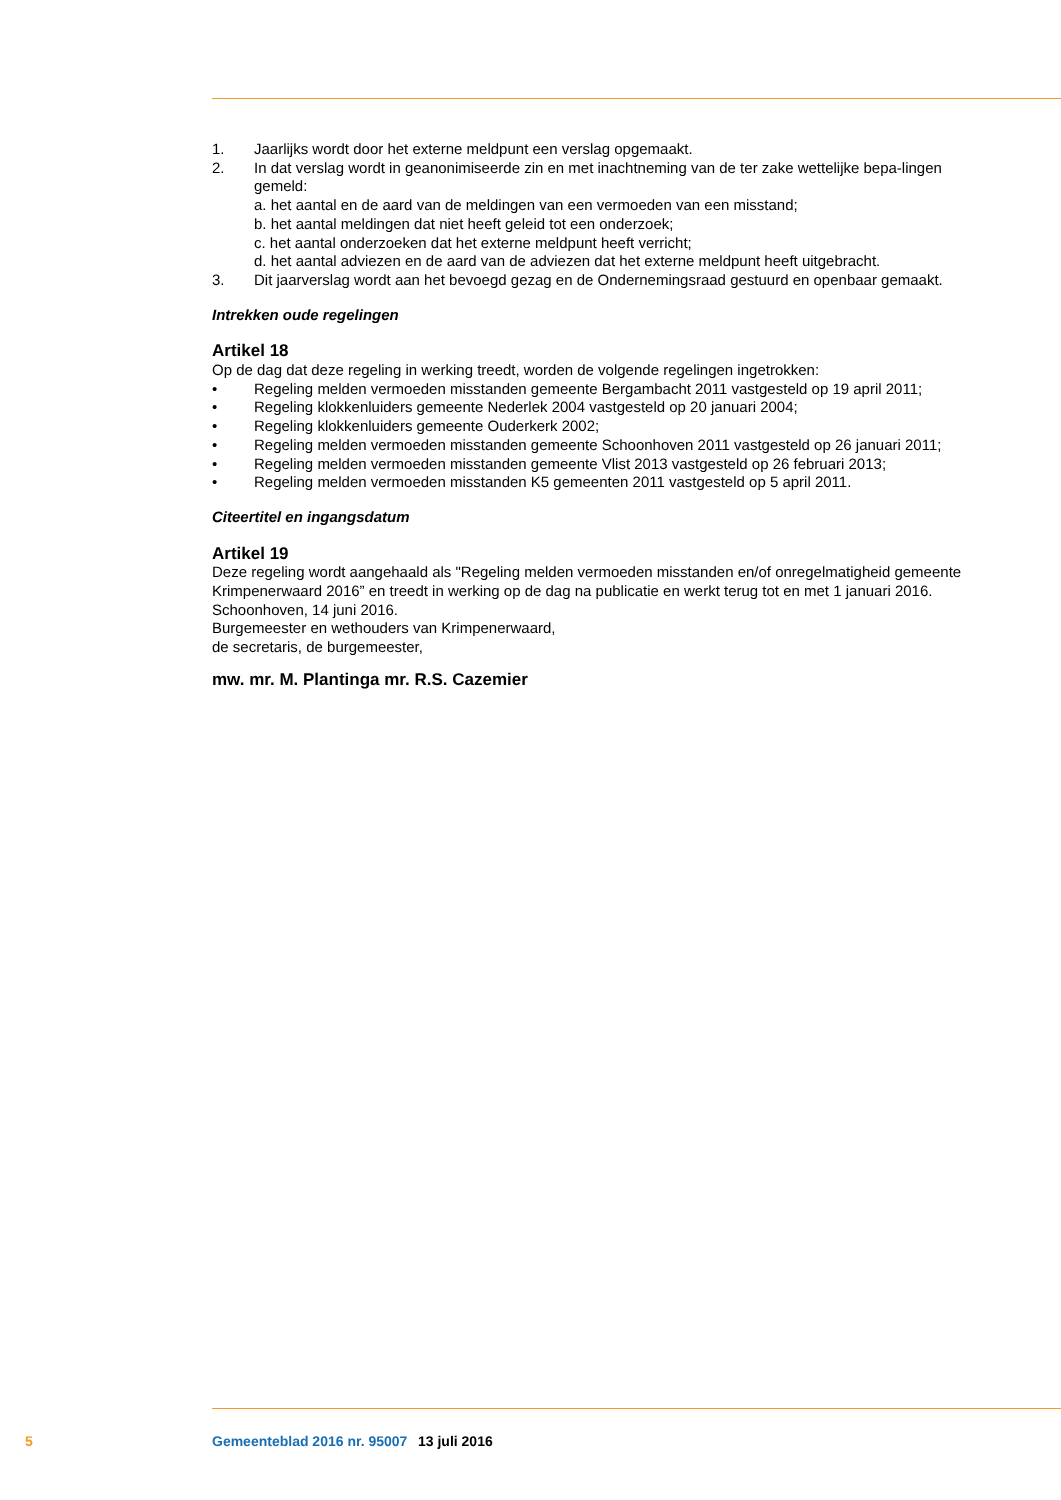1. Jaarlijks wordt door het externe meldpunt een verslag opgemaakt.
2. In dat verslag wordt in geanonimiseerde zin en met inachtneming van de ter zake wettelijke bepa-lingen gemeld:
a. het aantal en de aard van de meldingen van een vermoeden van een misstand;
b. het aantal meldingen dat niet heeft geleid tot een onderzoek;
c. het aantal onderzoeken dat het externe meldpunt heeft verricht;
d. het aantal adviezen en de aard van de adviezen dat het externe meldpunt heeft uitgebracht.
3. Dit jaarverslag wordt aan het bevoegd gezag en de Ondernemingsraad gestuurd en openbaar gemaakt.
Intrekken oude regelingen
Artikel 18
Op de dag dat deze regeling in werking treedt, worden de volgende regelingen ingetrokken:
• Regeling melden vermoeden misstanden gemeente Bergambacht 2011 vastgesteld op 19 april 2011;
• Regeling klokkenluiders gemeente Nederlek 2004 vastgesteld op 20 januari 2004;
• Regeling klokkenluiders gemeente Ouderkerk 2002;
• Regeling melden vermoeden misstanden gemeente Schoonhoven 2011 vastgesteld op 26 januari 2011;
• Regeling melden vermoeden misstanden gemeente Vlist 2013 vastgesteld op 26 februari 2013;
• Regeling melden vermoeden misstanden K5 gemeenten 2011 vastgesteld op 5 april 2011.
Citeertitel en ingangsdatum
Artikel 19
Deze regeling wordt aangehaald als "Regeling melden vermoeden misstanden en/of onregelmatigheid gemeente Krimpenerwaard 2016” en treedt in werking op de dag na publicatie en werkt terug tot en met 1 januari 2016.
Schoonhoven, 14 juni 2016.
Burgemeester en wethouders van Krimpenerwaard,
de secretaris, de burgemeester,
mw. mr. M. Plantinga mr. R.S. Cazemier
5 Gemeenteblad 2016 nr. 95007 13 juli 2016